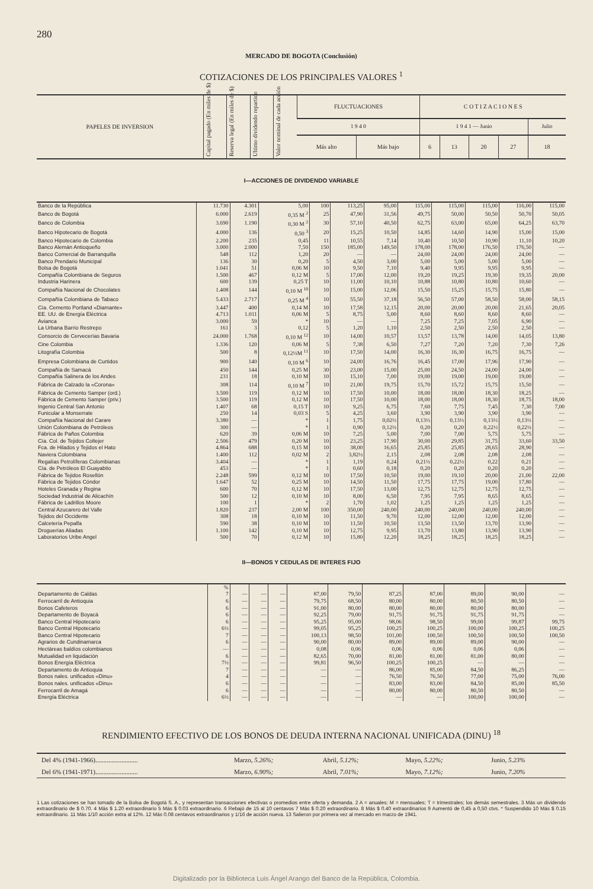280
MERCADO DE BOGOTA (Conclusión)
COTIZACIONES DE LOS PRINCIPALES VALORES <sup>1</sup>
| PAPELES DE INVERSION | Capital pagado (En miles de $) | Reserva legal (En miles de $) | Ultimo dividendo repartido | Valor nominal de cada acción | FLUCTUACIONES | | C O T I Z A C I O N E S | | | | |
| --- | --- | --- | --- | --- | --- | --- | --- | --- | --- | --- | --- |
| | | | | | 1 9 4 0 | | 1 9 4 1 — Junio | | | | Julio |
| | | | | | Más alto | Más bajo | 6 | 13 | 20 | 27 | 18 |
I—ACCIONES DE DIVIDENDO VARIABLE
| Banco de la República | 11.730 | 4.301 | 5,00 | 100 | 113,25 | 95,00 | 115,00 | 115,00 | 115,00 | 116,00 | 115,00 |
| Banco de Bogotá | 6.000 | 2.619 | 0,35 M <sup>2</sup> | 25 | 47,90 | 31,56 | 49,75 | 50,00 | 50,50 | 50,70 | 50,05 |
| Banco de Colombia | 3.690 | 1.190 | 0,30 M <sup>2</sup> | 30 | 57,10 | 40,50 | 62,75 | 63,00 | 65,00 | 64,25 | 63,70 |
| Banco Hipotecario de Bogotá | 4.000 | 136 | 0,50 <sup>3</sup> | 20 | 15,25 | 10,50 | 14,85 | 14,60 | 14,90 | 15,00 | 15,00 |
| Banco Hipotecario de Colombia | 2.200 | 235 | 0,45 | 11 | 10,55 | 7,14 | 10,40 | 10,50 | 10,90 | 11,10 | 10,20 |
| Banco Alemán Antioqueño | 3.000 | 2.000 | 7,50 | 150 | 185,00 | 149,50 | 178,00 | 178,00 | 176,50 | 176,50 | — |
| Banco Comercial de Barranquilla | 548 | 112 | 1,20 | 20 | — | — | 24,00 | 24,00 | 24,00 | 24,00 | — |
| Banco Prendario Municipal | 136 | 30 | 0,20 | 5 | 4,50 | 3,00 | 5,00 | 5,00 | 5,00 | 5,00 | — |
| Bolsa de Bogotá | 1.041 | 51 | 0,06 M | 10 | 9,50 | 7,10 | 9,40 | 9,95 | 9,95 | 9,95 | — |
| Compañía Colombiana de Seguros | 1.500 | 467 | 0,12 M | 5 | 17,00 | 12,00 | 19,20 | 19,25 | 19,30 | 19,35 | 20,00 |
| Industria Harinera | 600 | 139 | 0,25 T | 10 | 11,00 | 10,10 | 10,88 | 10,80 | 10,80 | 10,60 | — |
| Compañía Nacional de Chocolates | 1.408 | 144 | 0,10 M <sup>10</sup> | 10 | 15,00 | 12,06 | 15,50 | 15,25 | 15,75 | 15,80 | — |
| Compañía Colombiana de Tabaco | 5.433 | 2.717 | 0,25 M <sup>4</sup> | 10 | 55,50 | 37,18 | 56,50 | 57,00 | 58,50 | 58,00 | 58,15 |
| Cía. Cemento Portland «Diamante» | 3.447 | 400 | 0,14 M | 10 | 17,58 | 12,15 | 20,00 | 20,00 | 20,00 | 21,65 | 20,05 |
| EE. UU. de Energía Eléctrica | 4.713 | 1.011 | 0,06 M | 5 | 8,75 | 5,00 | 8,60 | 8,60 | 8,60 | 8,60 | — |
| Avianca | 3.000 | 59 | * | 10 | — | — | 7,25 | 7,25 | 7,05 | 6,90 | — |
| La Urbana Barrio Restrepo | 161 | 3 | 0,12 | 5 | 1,20 | 1,10 | 2,50 | 2,50 | 2,50 | 2,50 | — |
| Consorcio de Cervecerías Bavaria | 24.000 | 1.768 | 0,10 M <sup>12</sup> | 10 | 14,00 | 10,57 | 13,57 | 13,78 | 14,00 | 14,05 | 13,80 |
| Cine Colombia | 1.336 | 120 | 0,06 M | 5 | 7,38 | 6,50 | 7,27 | 7,20 | 7,20 | 7,30 | 7,26 |
| Litografía Colombia | 500 | 8 | 0,12½M <sup>11</sup> | 10 | 17,50 | 14,00 | 16,30 | 16,30 | 16,75 | 16,75 | — |
| Empresa Colombiana de Curtidos | 900 | 140 | 0,10 M <sup>6</sup> | 10 | 24,00 | 16,76 | 16,45 | 17,00 | 17,96 | 17,90 | — |
| Compañía de Samacá | 450 | 144 | 0,25 M | 30 | 23,00 | 15,00 | 25,00 | 24,50 | 24,00 | 24,00 | — |
| Compañía Salinera de los Andes | 231 | 18 | 0,10 M | 10 | 15,10 | 7,00 | 19,00 | 19,00 | 19,00 | 19,00 | — |
| Fábrica de Calzado la «Corona» | 308 | 114 | 0,10 M <sup>7</sup> | 10 | 21,00 | 19,75 | 15,70 | 15,72 | 15,75 | 15,50 | — |
| Fábrica de Cemento Samper (ord.) | 3.500 | 119 | 0,12 M | 10 | 17,50 | 10,00 | 18,00 | 18,00 | 18,30 | 18,25 | — |
| Fábrica de Cemento Samper (priv.) | 3.500 | 119 | 0,12 M | 10 | 17,50 | 10,00 | 18,00 | 18,00 | 18,30 | 18,75 | 18,00 |
| Ingenio Central San Antonio | 1.407 | 68 | 0,15 T | 10 | 9,25 | 6,75 | 7,60 | 7,75 | 7,45 | 7,30 | 7,00 |
| Funicular a Monserrate | 250 | 14 | 0,03 S | 5 | 4,25 | 3,60 | 3,90 | 3,90 | 3,90 | 3,90 | — |
| Compañía Nacional del Carare | 3.380 | — | * | 1 | 1,75 | 0,02½ | 0,13½ | 0,13½ | 0,13½ | 0,13½ | — |
| Unión Colombiana de Petróleos | 300 | — | * | 1 | 0,90 | 0,12½ | 0,20 | 0,20 | 0,22½ | 0,22½ | — |
| Fábrica de Paños Colombia | 620 | 39 | 0,06 M | 10 | 7,25 | 5,00 | 7,00 | 7,00 | 5,75 | 5,75 | — |
| Cía. Col. de Tejidos Coltejer | 2.506 | 479 | 0,20 M | 10 | 23,25 | 17,90 | 30,00 | 29,85 | 31,75 | 33,60 | 33,50 |
| Fca. de Hilados y Tejidos el Hato | 4.864 | 688 | 0,15 M | 10 | 38,00 | 16,65 | 25,85 | 25,85 | 28,65 | 28,90 | — |
| Naviera Colombiana | 1.400 | 112 | 0,02 M | 2 | 3,82½ | 2,15 | 2,08 | 2,08 | 2,08 | 2,08 | — |
| Regalías Petrolíferas Colombianas | 3.404 | — | * | 1 | 1,19 | 0,24 | 0,21½ | 0,22½ | 0,22 | 0,21 | — |
| Cía. de Petróleos El Guayabito | 453 | — | * | 1 | 0,60 | 0,18 | 0,20 | 0,20 | 0,20 | 0,20 | — |
| Fábrica de Tejidos Rosellón | 2.248 | 599 | 0,12 M | 10 | 17,50 | 10,50 | 19,00 | 19,10 | 20,00 | 21,00 | 22,00 |
| Fábrica de Tejidos Cóndor | 1.647 | 52 | 0,25 M | 10 | 14,50 | 11,50 | 17,75 | 17,75 | 19,00 | 17,80 | — |
| Hoteles Granada y Regina | 600 | 70 | 0,12 M | 10 | 17,50 | 13,00 | 12,75 | 12,75 | 12,75 | 12,75 | — |
| Sociedad Industrial de Alicachín | 500 | 12 | 0,10 M | 10 | 8,00 | 6,50 | 7,95 | 7,95 | 8,65 | 8,65 | — |
| Fábrica de Ladrillos Moore | 100 | 1 | * | 2 | 1,70 | 1,02 | 1,25 | 1,25 | 1,25 | 1,25 | — |
| Central Azucarero del Valle | 1.820 | 237 | 2,00 M | 100 | 350,00 | 240,00 | 240,00 | 240,00 | 240,00 | 240,00 | — |
| Tejidos del Occidente | 308 | 18 | 0,10 M | 10 | 11,50 | 9,70 | 12,00 | 12,00 | 12,00 | 12,00 | — |
| Calcetería Pepalfa | 590 | 38 | 0,10 M | 10 | 11,50 | 10,50 | 13,50 | 13,50 | 13,70 | 13,90 | — |
| Droguerías Aliadas | 1.100 | 142 | 0,10 M | 10 | 12,75 | 9,95 | 13,70 | 13,80 | 13,90 | 13,90 | — |
| Laboratorios Uribe Angel | 500 | 70 | 0,12 M | 10 | 15,80 | 12,20 | 18,25 | 18,25 | 18,25 | 18,25 | — |
II—BONOS Y CEDULAS DE INTERES FIJO
| | % | | | | | | | | | | |
| Departamento de Caldas | 7 | — | — | — | 87,00 | 79,50 | 87,25 | 87,00 | 89,00 | 90,00 | — |
| Ferrocarril de Antioquia | 6 | — | — | — | 79,75 | 68,50 | 80,00 | 80,00 | 80,50 | 80,50 | — |
| Bonos Cafeteros | 6 | — | — | — | 91,00 | 80,00 | 80,00 | 80,00 | 80,00 | 80,00 | — |
| Departamento de Boyacá | 6 | — | — | — | 92,25 | 79,00 | 91,75 | 91,75 | 91,75 | 91,75 | — |
| Banco Central Hipotecario | 6 | — | — | — | 95,25 | 95,00 | 98,06 | 98,50 | 99,00 | 99,87 | 99,75 |
| Banco Central Hipotecario | 6½ | — | — | — | 99,05 | 95,25 | 100,25 | 100,25 | 100,00 | 100,25 | 100,25 |
| Banco Central Hipotecario | 7 | — | — | — | 100,13 | 98,50 | 101,00 | 100,50 | 100,50 | 100,50 | 100,50 |
| Agrarios de Cundinamarca | 6 | — | — | — | 90,00 | 80,00 | 89,00 | 89,00 | 89,00 | 90,00 | — |
| Hectáreas baldíos colombianos | — | — | — | — | 0,08 | 0,06 | 0,06 | 0,06 | 0,06 | 0,06 | — |
| Mutualidad en liquidación | 6 | — | — | — | 82,65 | 70,00 | 81,00 | 81,00 | 81,00 | 80,00 | — |
| Bonos Energía Eléctrica | 7½ | — | — | — | 99,81 | 96,50 | 100,25 | 100,25 | — | — | — |
| Departamento de Antioquia | 7 | — | — | — | — | — | 86,00 | 85,00 | 84,50 | 86,25 | — |
| Bonos nales. unificados «Dinu» | 4 | — | — | — | — | — | 76,50 | 76,50 | 77,00 | 75,00 | 76,00 |
| Bonos nales. unificados «Dinu» | 6 | — | — | — | — | — | 83,00 | 83,00 | 84,50 | 85,00 | 85,50 |
| Ferrocarril de Amagá | 6 | — | — | — | — | — | 80,00 | 80,00 | 80,50 | 80,50 | — |
| Energía Eléctrica | 6½ | — | — | — | — | — | — | — | 100,00 | 100,00 | — |
RENDIMIENTO EFECTIVO DE LOS BONOS DE DEUDA INTERNA NACIONAL UNIFICADA (DINU) <sup>18</sup>
| Del 4% (1941-1966).......................... | Marzo, 5.26%; | Abril, 5.12%; | Mayo, 5.22%; | Junio, 5.23% |
| Del 6% (1941-1971).......................... | Marzo, 6.90%; | Abril, 7.01%; | Mayo, 7.12%; | Junio, 7.20% |
1 Las cotizaciones se han tomado de la Bolsa de Bogotá S. A., y representan transacciones efectivas o promedios entre oferta y demanda. 2 A = anuales; M = mensuales; T = trimestrales; los demás semestrales. 3 Más un dividendo extraordinario de $ 0.70. 4 Más $ 1.20 extraordinario 5 Más $ 0.03 extraordinario. 6 Rebajó de 15 al 10 centavos 7 Más $ 0.20 extraordinario. 8 Más $ 0.40 extraordinarios 9 Aumentó de 0,45 a 0,50 ctvs. * Suspendido 10 Más $ 0.15 extraordinario. 11 Más 1/10 acción extra al 12%. 12 Más 0.08 centavos extraordinarios y 1/16 de acción nueva. 13 Salieron por primera vez al mercado en marzo de 1941.
Digitalizado por la Biblioteca Luis Ángel Arango del Banco de la República, Colombia.